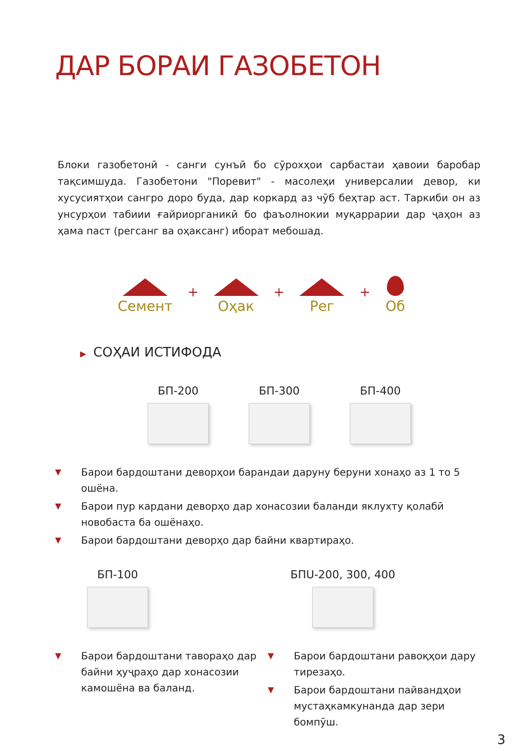ДАР БОРАИ ГАЗОБЕТОН
Блоки газобетонӣ - санги сунъӣ бо сӯрохҳои сарбастаи ҳавоии баробар тақсимшуда. Газобетони "Поревит" - масолеҳи универсалии девор, ки хусусиятҳои сангро доро буда, дар коркард аз чӯб беҳтар аст. Таркиби он аз унсурҳои табиии ғайриорганикӣ бо фаъолнокии муқаррарии дар ҷаҳон аз ҳама паст (регсанг ва оҳаксанг) иборат мебошад.
Семент
+
Оҳак
+
Рег
+
Об
▶ СОҲАИ ИСТИФОДА
БП-200 БП-300 БП-400
▼ Барои бардоштани деворҳои барандаи даруну беруни хонаҳо аз 1 то 5 ошёна.
▼ Барои пур кардани деворҳо дар хонасозии баланди яклухту қолабӣ новобаста ба ошёнаҳо.
▼ Барои бардоштани деворҳо дар байни квартираҳо.
БП-100
▼ Барои бардоштани тавораҳо дар байни ҳуҷраҳо дар хонасозии камошёна ва баланд.
БПU-200, 300, 400
▼ Барои бардоштани равоқҳои дару тирезаҳо.
▼ Барои бардоштани пайвандҳои мустаҳкамкунанда дар зери бомпӯш.
3